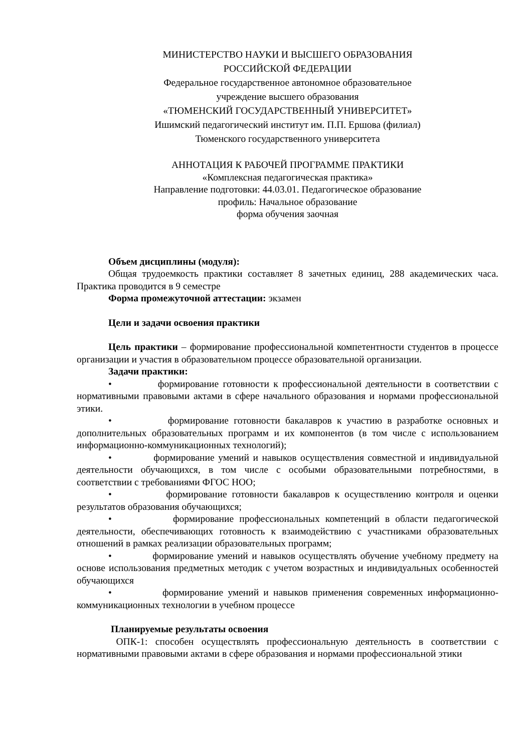МИНИСТЕРСТВО НАУКИ И ВЫСШЕГО ОБРАЗОВАНИЯ
РОССИЙСКОЙ ФЕДЕРАЦИИ
Федеральное государственное автономное образовательное
учреждение высшего образования
«ТЮМЕНСКИЙ ГОСУДАРСТВЕННЫЙ УНИВЕРСИТЕТ»
Ишимский педагогический институт им. П.П. Ершова (филиал)
Тюменского государственного университета
АННОТАЦИЯ К РАБОЧЕЙ ПРОГРАММЕ ПРАКТИКИ
«Комплексная педагогическая практика»
Направление подготовки: 44.03.01. Педагогическое образование
профиль: Начальное образование
форма обучения заочная
Объем дисциплины (модуля):
Общая трудоемкость практики составляет 8 зачетных единиц, 288 академических часа. Практика проводится в 9 семестре
Форма промежуточной аттестации: экзамен
Цели и задачи освоения практики
Цель практики – формирование профессиональной компетентности студентов в процессе организации и участия в образовательном процессе образовательной организации.
Задачи практики:
• формирование готовности к профессиональной деятельности в соответствии с нормативными правовыми актами в сфере начального образования и нормами профессиональной этики.
• формирование готовности бакалавров к участию в разработке основных и дополнительных образовательных программ и их компонентов (в том числе с использованием информационно-коммуникационных технологий);
• формирование умений и навыков осуществления совместной и индивидуальной деятельности обучающихся, в том числе с особыми образовательными потребностями, в соответствии с требованиями ФГОС НОО;
• формирование готовности бакалавров к осуществлению контроля и оценки результатов образования обучающихся;
• формирование профессиональных компетенций в области педагогической деятельности, обеспечивающих готовность к взаимодействию с участниками образовательных отношений в рамках реализации образовательных программ;
• формирование умений и навыков осуществлять обучение учебному предмету на основе использования предметных методик с учетом возрастных и индивидуальных особенностей обучающихся
• формирование умений и навыков применения современных информационно-коммуникационных технологии в учебном процессе
Планируемые результаты освоения
ОПК-1: способен осуществлять профессиональную деятельность в соответствии с нормативными правовыми актами в сфере образования и нормами профессиональной этики